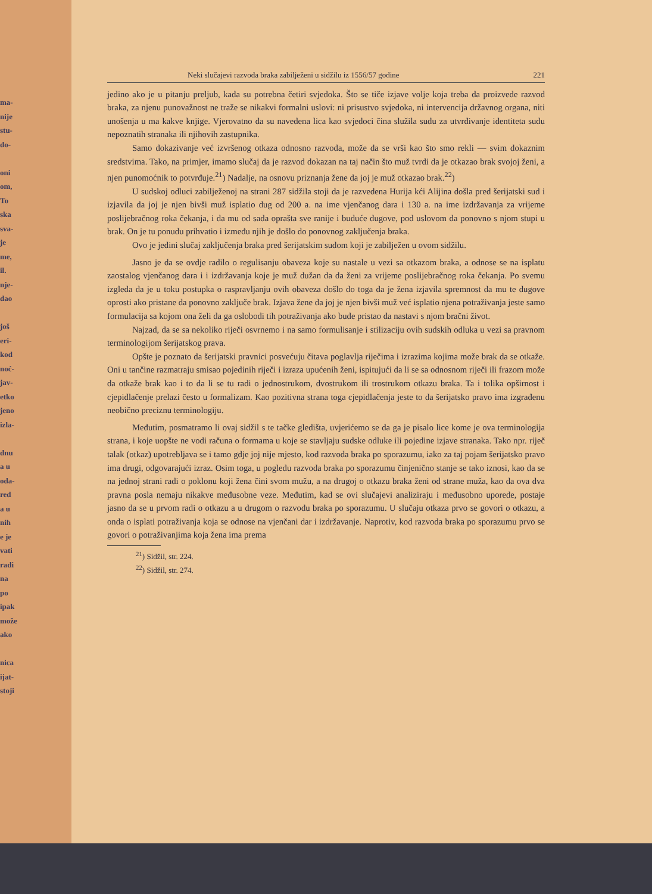ma-
nije
stu-
do-
oni
om,
To
ska
sva-
je
me,
il.
nje-
dao
još
eri-
kod
noć-
jav-
etko
jeno
izla-
dnu
a u
oda-
red
a u
nih
e je
vati
radi
na
po
ipak
može
ako
nica
ijat-
stoji
Neki slučajevi razvoda braka zabilježeni u sidžilu iz 1556/57 godine 221
jedino ako je u pitanju preljub, kada su potrebna četiri svjedoka. Što se tiče izjave volje koja treba da proizvede razvod braka, za njenu punovažnost ne traže se nikakvi formalni uslovi: ni prisustvo svjedoka, ni intervencija državnog organa, niti unošenja u ma kakve knjige. Vjerovatno da su navedena lica kao svjedoci čina služila sudu za utvrđivanje identiteta sudu nepoznatih stranaka ili njihovih zastupnika.
Samo dokazivanje već izvršenog otkaza odnosno razvoda, može da se vrši kao što smo rekli — svim dokaznim sredstvima. Tako, na primjer, imamo slučaj da je razvod dokazan na taj način što muž tvrdi da je otkazao brak svojoj ženi, a njen punomoćnik to potvrđuje.<sup>21</sup>) Nadalje, na osnovu priznanja žene da joj je muž otkazao brak.<sup>22</sup>)
U sudskoj odluci zabilježenoj na strani 287 sidžila stoji da je razvedena Hurija kći Alijina došla pred šerijatski sud i izjavila da joj je njen bivši muž isplatio dug od 200 a. na ime vjenčanog dara i 130 a. na ime izdržavanja za vrijeme poslijebračnog roka čekanja, i da mu od sada oprašta sve ranije i buduće dugove, pod uslovom da ponovno s njom stupi u brak. On je tu ponudu prihvatio i između njih je došlo do ponovnog zaključenja braka.
Ovo je jedini slučaj zaključenja braka pred šerijatskim sudom koji je zabilježen u ovom sidžilu.
Jasno je da se ovdje radilo o regulisanju obaveza koje su nastale u vezi sa otkazom braka, a odnose se na isplatu zaostalog vjenčanog dara i i izdržavanja koje je muž dužan da da ženi za vrijeme poslijebračnog roka čekanja. Po svemu izgleda da je u toku postupka o raspravljanju ovih obaveza došlo do toga da je žena izjavila spremnost da mu te dugove oprosti ako pristane da ponovno zaključe brak. Izjava žene da joj je njen bivši muž već isplatio njena potraživanja jeste samo formulacija sa kojom ona želi da ga oslobodi tih potraživanja ako bude pristao da nastavi s njom bračni život.
Najzad, da se sa nekoliko riječi osvrnemo i na samo formulisanje i stilizaciju ovih sudskih odluka u vezi sa pravnom terminologijom šerijatskog prava.
Opšte je poznato da šerijatski pravnici posvećuju čitava poglavlja riječima i izrazima kojima može brak da se otkaže. Oni u tančine razmatraju smisao pojedinih riječi i izraza upućenih ženi, ispitujući da li se sa odnosnom riječi ili frazom može da otkaže brak kao i to da li se tu radi o jednostrukom, dvostrukom ili trostrukom otkazu braka. Ta i tolika opširnost i cjepidlačenje prelazi često u formalizam. Kao pozitivna strana toga cjepidlačenja jeste to da šerijatsko pravo ima izgrađenu neobično preciznu terminologiju.
Međutim, posmatramo li ovaj sidžil s te tačke gledišta, uvjerićemo se da ga je pisalo lice kome je ova terminologija strana, i koje uopšte ne vodi računa o formama u koje se stavljaju sudske odluke ili pojedine izjave stranaka. Tako npr. riječ talak (otkaz) upotrebljava se i tamo gdje joj nije mjesto, kod razvoda braka po sporazumu, iako za taj pojam šerijatsko pravo ima drugi, odgovarajući izraz. Osim toga, u pogledu razvoda braka po sporazumu činjenično stanje se tako iznosi, kao da se na jednoj strani radi o poklonu koji žena čini svom mužu, a na drugoj o otkazu braka ženi od strane muža, kao da ova dva pravna posla nemaju nikakve međusobne veze. Međutim, kad se ovi slučajevi analiziraju i međusobno uporede, postaje jasno da se u prvom radi o otkazu a u drugom o razvodu braka po sporazumu. U slučaju otkaza prvo se govori o otkazu, a onda o isplati potraživanja koja se odnose na vjenčani dar i izdržavanje. Naprotiv, kod razvoda braka po sporazumu prvo se govori o potraživanjima koja žena ima prema
<sup>21</sup>) Sidžil, str. 224.
<sup>22</sup>) Sidžil, str. 274.